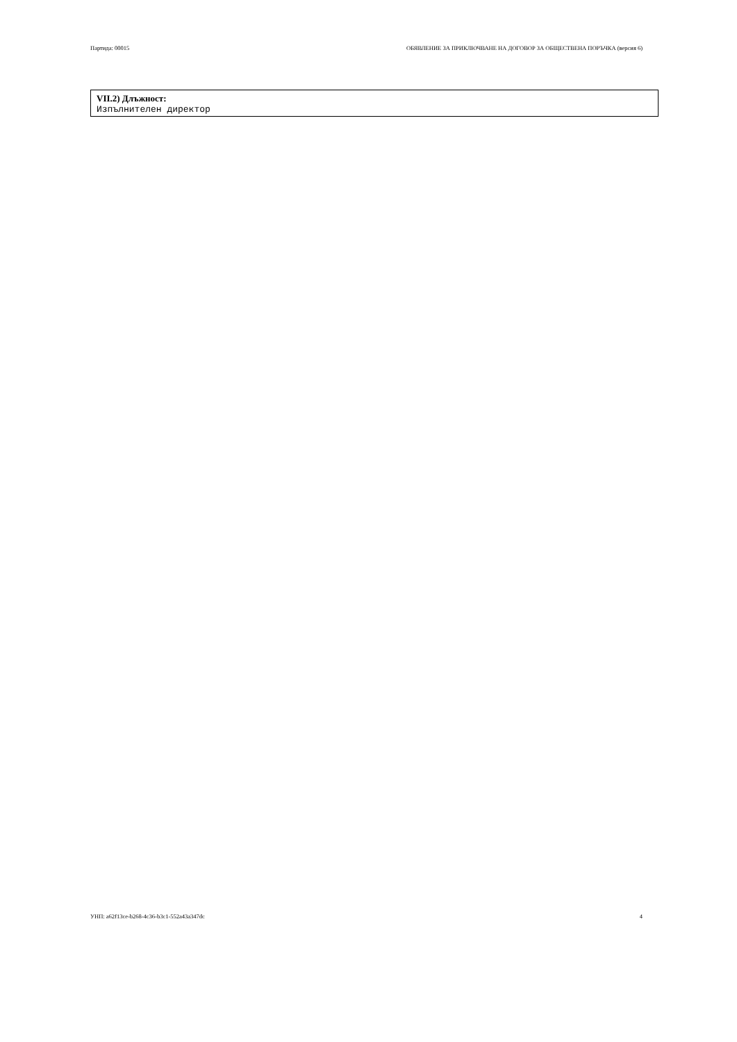Партида: 00015 ОБЯВЛЕНИЕ ЗА ПРИКЛЮЧВАНЕ НА ДОГОВОР ЗА ОБЩЕСТВЕНА ПОРЪЧКА (версия 6)
VII.2) Длъжност:
Изпълнителен директор
УНП: a62f13ce-b268-4c36-b3c1-552a43a347dc 4